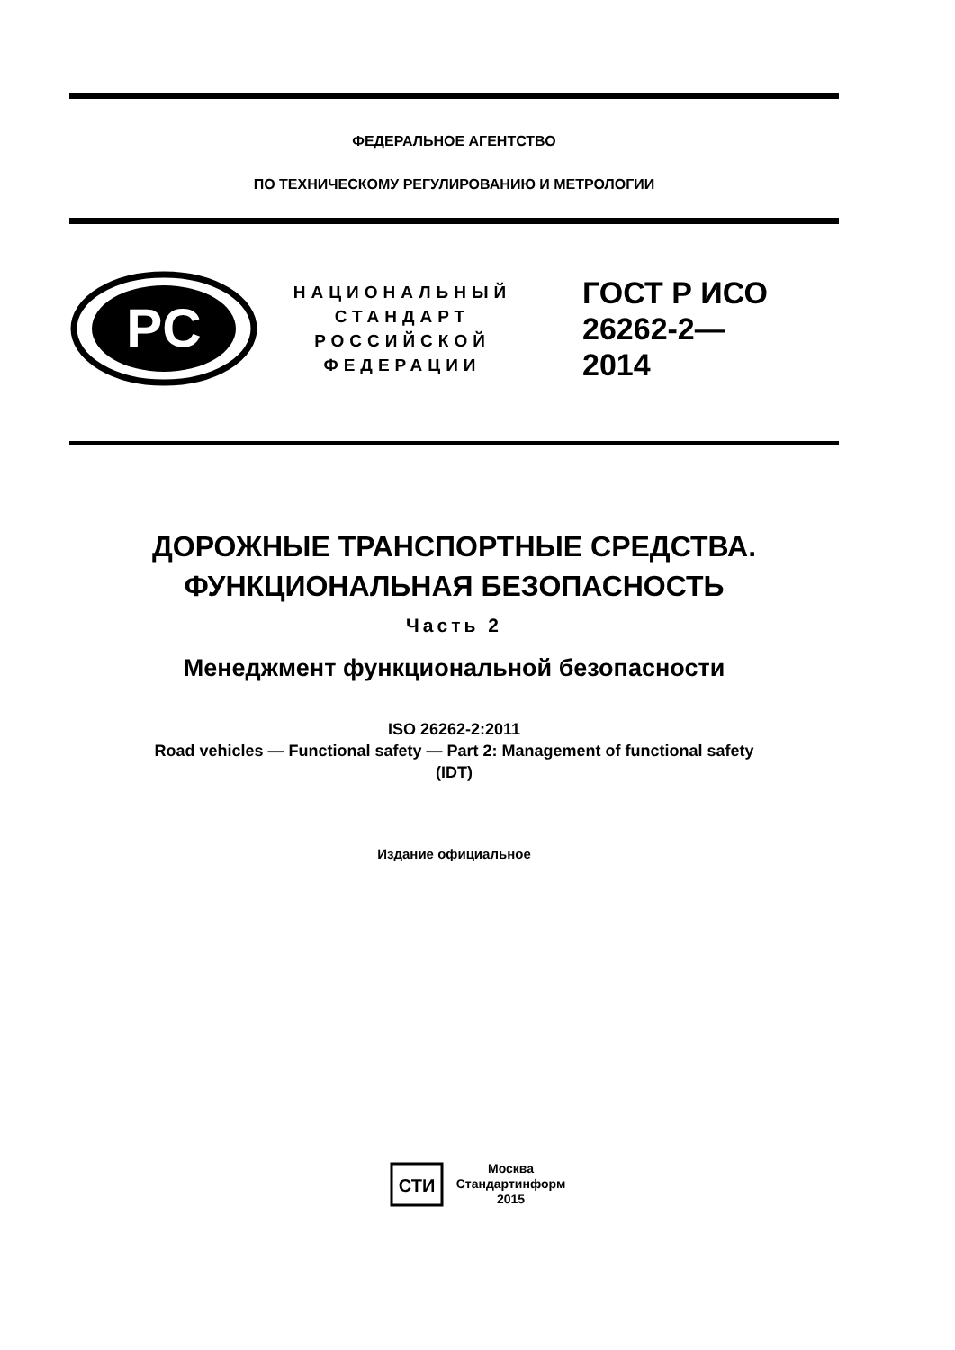ФЕДЕРАЛЬНОЕ АГЕНТСТВО
ПО ТЕХНИЧЕСКОМУ РЕГУЛИРОВАНИЮ И МЕТРОЛОГИИ
PC
НАЦИОНАЛЬНЫЙ
СТАНДАРТ
РОССИЙСКОЙ
ФЕДЕРАЦИИ
ГОСТ Р ИСО
26262-2—
2014
ДОРОЖНЫЕ ТРАНСПОРТНЫЕ СРЕДСТВА.
ФУНКЦИОНАЛЬНАЯ БЕЗОПАСНОСТЬ
Часть 2
Менеджмент функциональной безопасности
ISO 26262-2:2011
Road vehicles — Functional safety — Part 2: Management of functional safety
(IDT)
Издание официальное
СТИ
Москва
Стандартинформ
2015